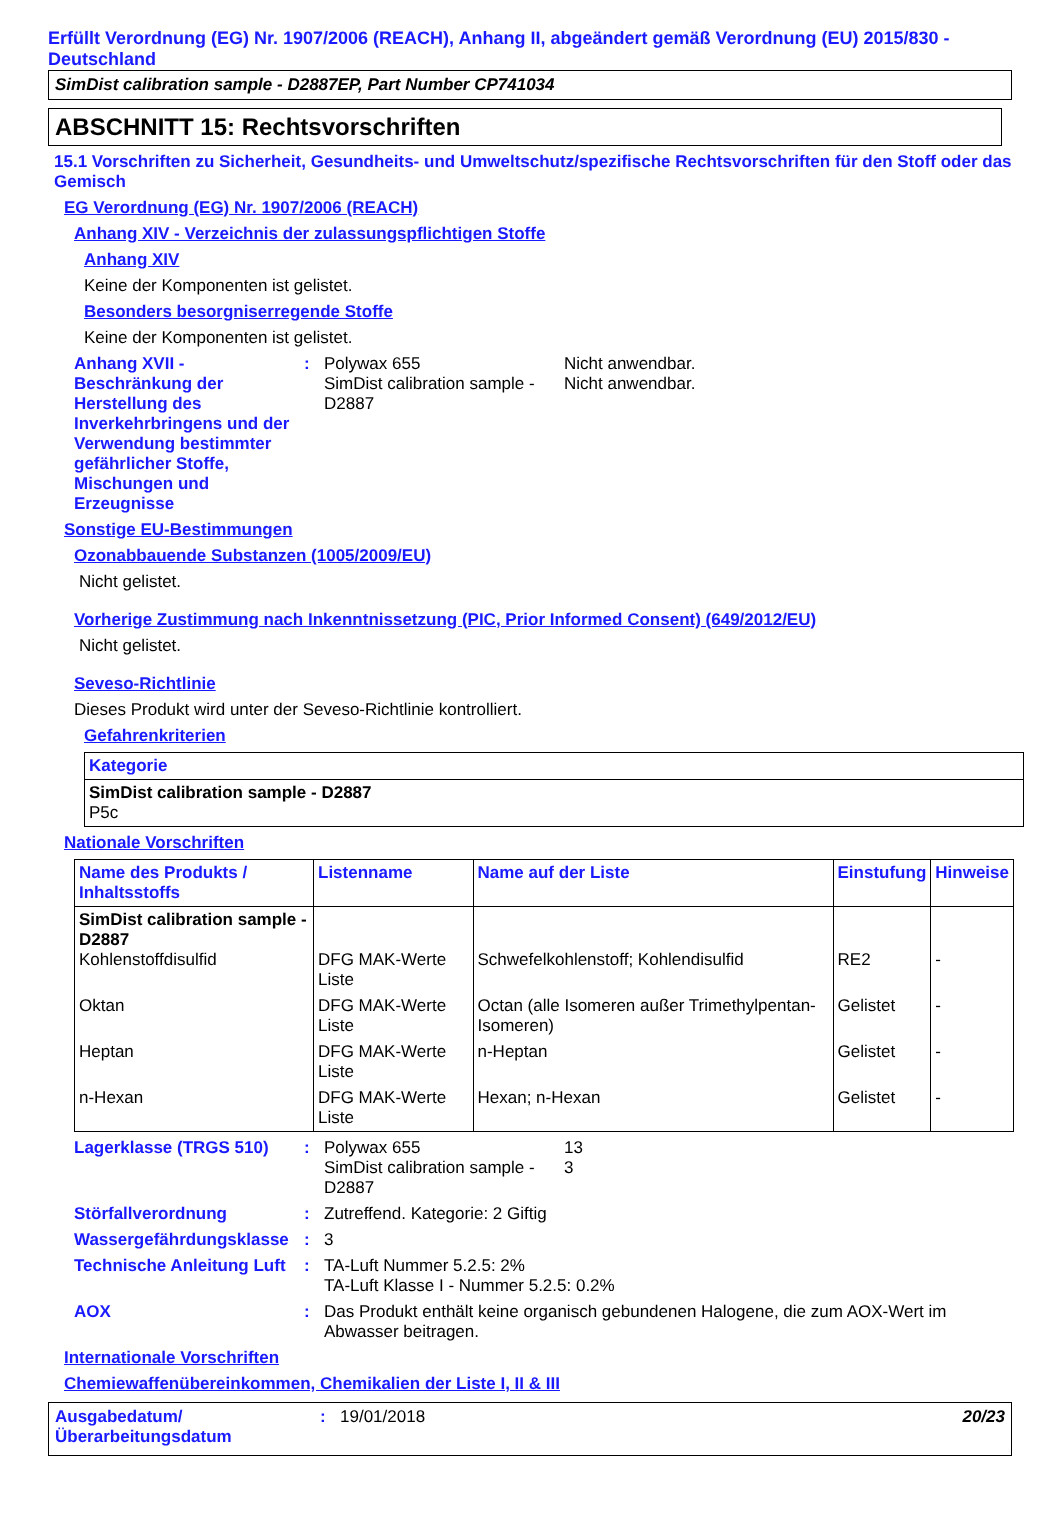Erfüllt Verordnung (EG) Nr. 1907/2006 (REACH), Anhang II, abgeändert gemäß Verordnung (EU) 2015/830 - Deutschland
SimDist calibration sample - D2887EP, Part Number CP741034
ABSCHNITT 15: Rechtsvorschriften
15.1 Vorschriften zu Sicherheit, Gesundheits- und Umweltschutz/spezifische Rechtsvorschriften für den Stoff oder das Gemisch
EG Verordnung (EG) Nr. 1907/2006 (REACH)
Anhang XIV - Verzeichnis der zulassungspflichtigen Stoffe
Anhang XIV
Keine der Komponenten ist gelistet.
Besonders besorgniserregende Stoffe
Keine der Komponenten ist gelistet.
Anhang XVII - Beschränkung der Herstellung des Inverkehrbringens und der Verwendung bestimmter gefährlicher Stoffe, Mischungen und Erzeugnisse
: Polywax 655
SimDist calibration sample - D2887
Nicht anwendbar.
Nicht anwendbar.
Sonstige EU-Bestimmungen
Ozonabbauende Substanzen (1005/2009/EU)
Nicht gelistet.
Vorherige Zustimmung nach Inkenntnissetzung (PIC, Prior Informed Consent) (649/2012/EU)
Nicht gelistet.
Seveso-Richtlinie
Dieses Produkt wird unter der Seveso-Richtlinie kontrolliert.
Gefahrenkriterien
| Kategorie |
| --- |
| SimDist calibration sample - D2887 P5c |
Nationale Vorschriften
| Name des Produkts / Inhaltsstoffs | Listenname | Name auf der Liste | Einstufung | Hinweise |
| --- | --- | --- | --- | --- |
| SimDist calibration sample - D2887 Kohlenstoffdisulfid | DFG MAK-Werte Liste | Schwefelkohlenstoff; Kohlendisulfid | RE2 | - |
| Oktan | DFG MAK-Werte Liste | Octan (alle Isomeren außer Trimethylpentan-Isomeren) | Gelistet | - |
| Heptan | DFG MAK-Werte Liste | n-Heptan | Gelistet | - |
| n-Hexan | DFG MAK-Werte Liste | Hexan; n-Hexan | Gelistet | - |
Lagerklasse (TRGS 510) : Polywax 655
SimDist calibration sample - D2887
13
3
Störfallverordnung : Zutreffend. Kategorie: 2 Giftig
Wassergefährdungsklasse
: 3
Technische Anleitung Luft
: TA-Luft Nummer 5.2.5: 2%
TA-Luft Klasse I - Nummer 5.2.5: 0.2%
AOX : Das Produkt enthält keine organisch gebundenen Halogene, die zum AOX-Wert im Abwasser beitragen.
Internationale Vorschriften
Chemiewaffenübereinkommen, Chemikalien der Liste I, II & III
Ausgabedatum/ Überarbeitungsdatum
: 19/01/2018 20/23